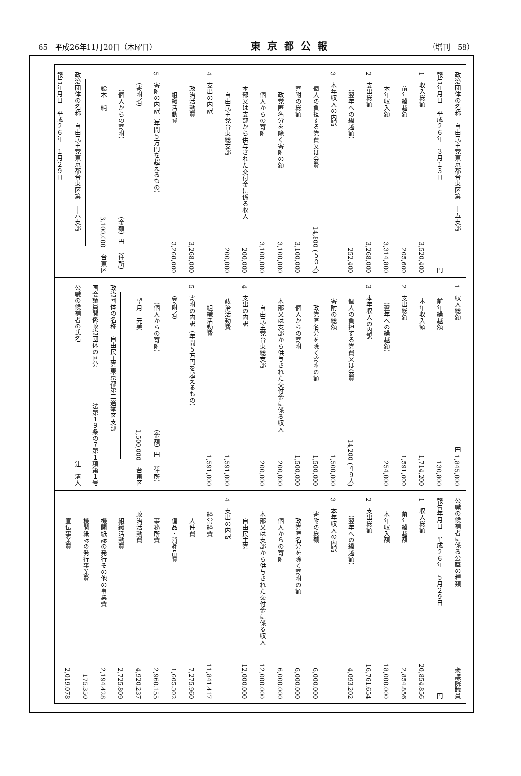65　平成26年11月20日（木曜日） 東京都公報 （増刊　58）
政治団体の名称　自由民主党東京都台東区第二十五支部
報告年月日　平成２６年　３月１３日 円
1　収入総額 3,520,400
前年繰越額 205,600
本年収入額 3,314,800
2　支出総額 3,268,000
（翌年への繰越額） 252,400
3　本年収入の内訳
個人の負担する党費又は会費 14,800 (５０人)
寄附の総額 3,100,000
政党匿名分を除く寄附の額 3,100,000
個人からの寄附 3,100,000
本部又は支部から供与された交付金に係る収入 200,000
自由民主党台東総支部 200,000
4　支出の内訳
政治活動費 3,268,000
組織活動費 3,268,000
5　寄附の内訳（年間５万円を超えるもの）
（寄附者）
（個人からの寄附） （金額）円　（住所）
鈴木　純 3,100,000　台東区
政治団体の名称　自由民主党東京都台東区第二十六支部
報告年月日　平成２６年　１月２９日
1　収入総額 円 1,845,000
前年繰越額 130,800
本年収入額 1,714,200
2　支出総額 1,591,000
（翌年への繰越額） 254,000
3　本年収入の内訳
個人の負担する党費又は会費 14,200 (４９人)
寄附の総額 1,500,000
政党匿名分を除く寄附の額 1,500,000
個人からの寄附 1,500,000
本部又は支部から供与された交付金に係る収入 200,000
自由民主党台東総支部 200,000
4　支出の内訳
政治活動費 1,591,000
組織活動費 1,591,000
5　寄附の内訳（年間５万円を超えるもの）
（寄附者）
（個人からの寄附） （金額）円　（住所）
望月　元美 1,500,000　台東区
政治団体の名称　自由民主党東京都第二選挙区支部
国会議員関係政治団体の区分 法第１９条の７第１項第１号
公職の候補者の氏名 辻　清人
公職の候補者に係る公職の種類 衆議院議員
報告年月日　平成２６年　５月２９日 円
1　収入総額 20,854,856
前年繰越額 2,854,856
本年収入額 18,000,000
2　支出総額 16,761,654
（翌年への繰越額） 4,093,202
3　本年収入の内訳
寄附の総額 6,000,000
政党匿名分を除く寄附の額 6,000,000
個人からの寄附 6,000,000
本部又は支部から供与された交付金に係る収入 12,000,000
自由民主党 12,000,000
4　支出の内訳
経常経費 11,841,417
人件費 7,275,960
備品・消耗品費 1,605,302
事務所費 2,960,155
政治活動費 4,920,237
組織活動費 2,725,809
機関紙誌の発行その他の事業費 2,194,428
機関紙誌の発行事業費 175,350
宣伝事業費 2,019,078